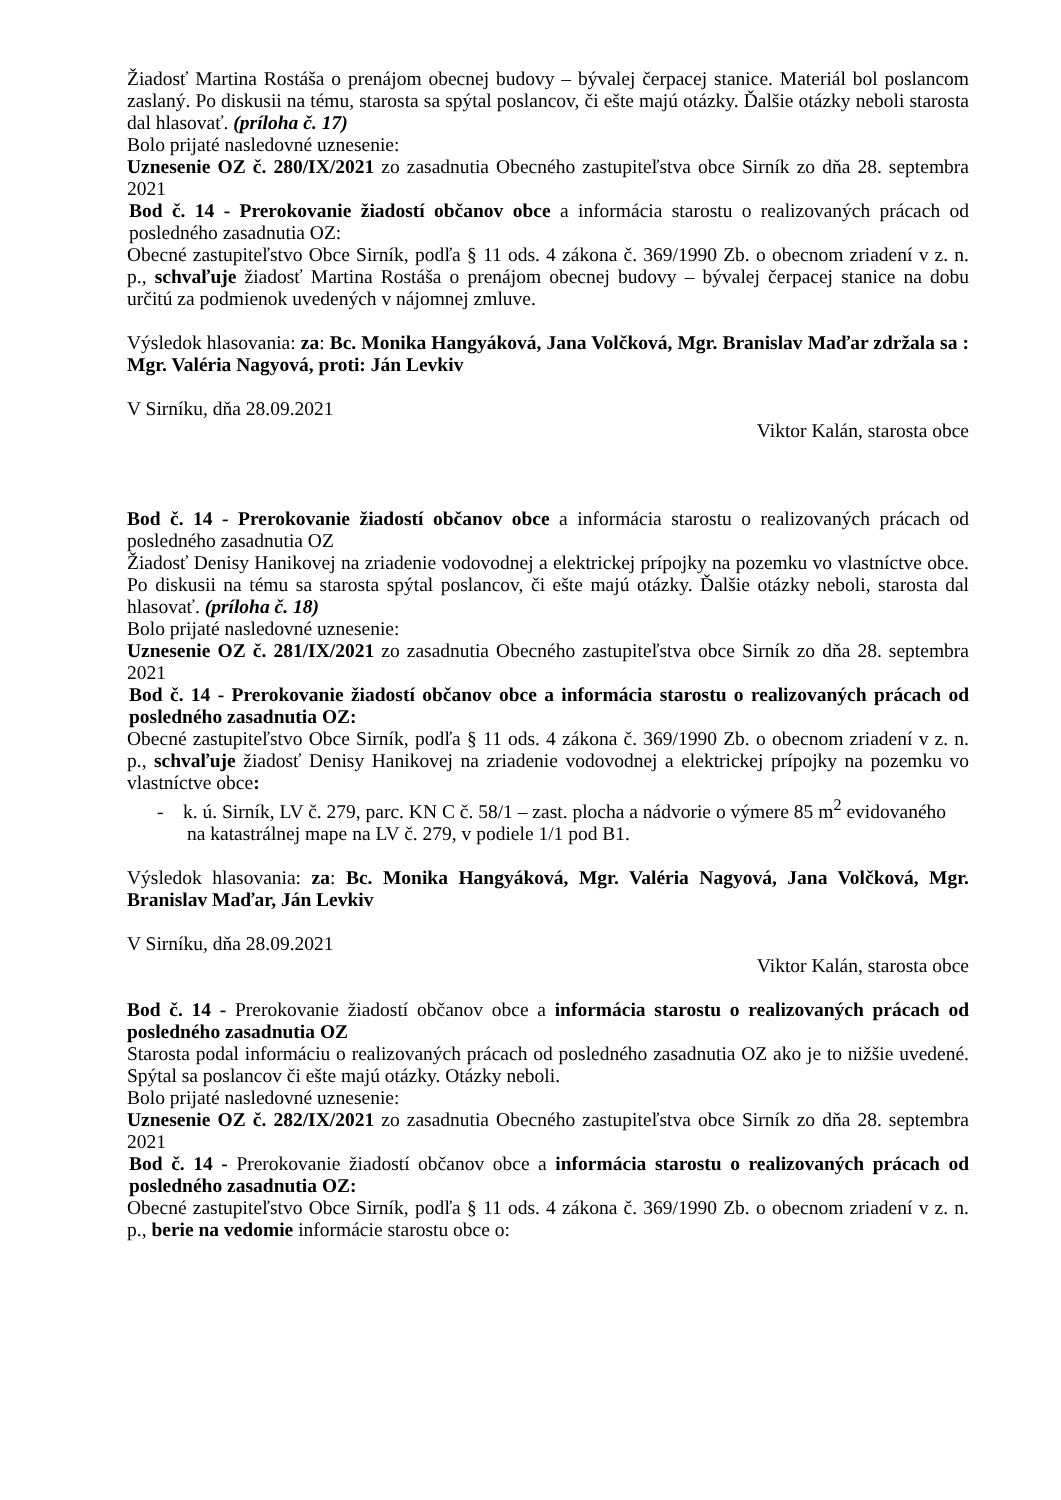Žiadosť Martina Rostáša o prenájom obecnej budovy – bývalej čerpacej stanice. Materiál bol poslancom zaslaný. Po diskusii na tému, starosta sa spýtal poslancov, či ešte majú otázky. Ďalšie otázky neboli starosta dal hlasovať. (príloha č. 17)
Bolo prijaté nasledovné uznesenie:
Uznesenie OZ č. 280/IX/2021 zo zasadnutia Obecného zastupiteľstva obce Sirník zo dňa 28. septembra 2021
Bod č. 14 - Prerokovanie žiadostí občanov obce a informácia starostu o realizovaných prácach od posledného zasadnutia OZ:
Obecné zastupiteľstvo Obce Sirník, podľa § 11 ods. 4 zákona č. 369/1990 Zb. o obecnom zriadení v z. n. p., schvaľuje žiadosť Martina Rostáša o prenájom obecnej budovy – bývalej čerpacej stanice na dobu určitú za podmienok uvedených v nájomnej zmluve.
Výsledok hlasovania: za: Bc. Monika Hangyáková, Jana Volčková, Mgr. Branislav Maďar zdržala sa : Mgr. Valéria Nagyová, proti: Ján Levkiv
V Sirníku, dňa 28.09.2021
Viktor Kalán, starosta obce
Bod č. 14 - Prerokovanie žiadostí občanov obce a informácia starostu o realizovaných prácach od posledného zasadnutia OZ
Žiadosť Denisy Hanikovej na zriadenie vodovodnej a elektrickej prípojky na pozemku vo vlastníctve obce. Po diskusii na tému sa starosta spýtal poslancov, či ešte majú otázky. Ďalšie otázky neboli, starosta dal hlasovať. (príloha č. 18)
Bolo prijaté nasledovné uznesenie:
Uznesenie OZ č. 281/IX/2021 zo zasadnutia Obecného zastupiteľstva obce Sirník zo dňa 28. septembra 2021
Bod č. 14 - Prerokovanie žiadostí občanov obce a informácia starostu o realizovaných prácach od posledného zasadnutia OZ:
Obecné zastupiteľstvo Obce Sirník, podľa § 11 ods. 4 zákona č. 369/1990 Zb. o obecnom zriadení v z. n. p., schvaľuje žiadosť Denisy Hanikovej na zriadenie vodovodnej a elektrickej prípojky na pozemku vo vlastníctve obce:
- k. ú. Sirník, LV č. 279, parc. KN C č. 58/1 – zast. plocha a nádvorie o výmere 85 m<sup>2</sup> evidovaného na katastrálnej mape na LV č. 279, v podiele 1/1 pod B1.
Výsledok hlasovania: za: Bc. Monika Hangyáková, Mgr. Valéria Nagyová, Jana Volčková, Mgr. Branislav Maďar, Ján Levkiv
V Sirníku, dňa 28.09.2021
Viktor Kalán, starosta obce
Bod č. 14 - Prerokovanie žiadostí občanov obce a informácia starostu o realizovaných prácach od posledného zasadnutia OZ
Starosta podal informáciu o realizovaných prácach od posledného zasadnutia OZ ako je to nižšie uvedené. Spýtal sa poslancov či ešte majú otázky. Otázky neboli.
Bolo prijaté nasledovné uznesenie:
Uznesenie OZ č. 282/IX/2021 zo zasadnutia Obecného zastupiteľstva obce Sirník zo dňa 28. septembra 2021
Bod č. 14 - Prerokovanie žiadostí občanov obce a informácia starostu o realizovaných prácach od posledného zasadnutia OZ:
Obecné zastupiteľstvo Obce Sirník, podľa § 11 ods. 4 zákona č. 369/1990 Zb. o obecnom zriadení v z. n. p., berie na vedomie informácie starostu obce o: